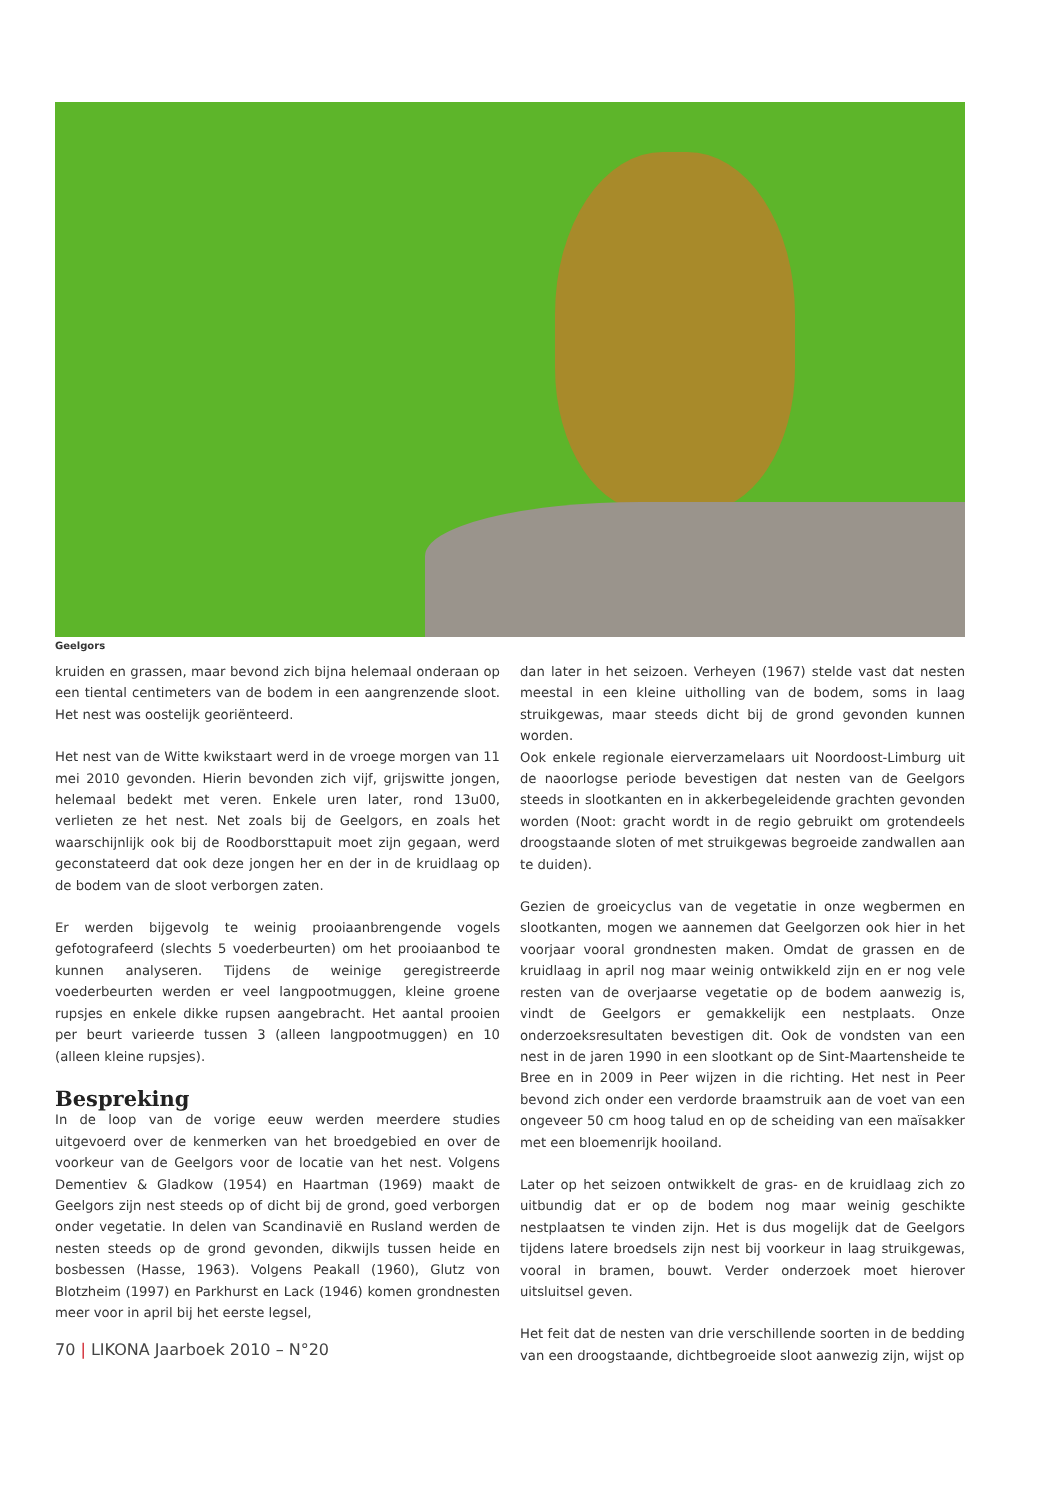Geelgors
kruiden en grassen, maar bevond zich bijna helemaal onderaan op een tiental centimeters van de bodem in een aangrenzende sloot. Het nest was oostelijk georiënteerd.
Het nest van de Witte kwikstaart werd in de vroege morgen van 11 mei 2010 gevonden. Hierin bevonden zich vijf, grijswitte jongen, helemaal bedekt met veren. Enkele uren later, rond 13u00, verlieten ze het nest. Net zoals bij de Geelgors, en zoals het waarschijnlijk ook bij de Roodborsttapuit moet zijn gegaan, werd geconstateerd dat ook deze jongen her en der in de kruidlaag op de bodem van de sloot verborgen zaten.
Er werden bijgevolg te weinig prooiaanbrengende vogels gefotografeerd (slechts 5 voederbeurten) om het prooiaanbod te kunnen analyseren. Tijdens de weinige geregistreerde voederbeurten werden er veel langpootmuggen, kleine groene rupsjes en enkele dikke rupsen aangebracht. Het aantal prooien per beurt varieerde tussen 3 (alleen langpootmuggen) en 10 (alleen kleine rupsjes).
Bespreking
In de loop van de vorige eeuw werden meerdere studies uitgevoerd over de kenmerken van het broedgebied en over de voorkeur van de Geelgors voor de locatie van het nest. Volgens Dementiev & Gladkow (1954) en Haartman (1969) maakt de Geelgors zijn nest steeds op of dicht bij de grond, goed verborgen onder vegetatie. In delen van Scandinavië en Rusland werden de nesten steeds op de grond gevonden, dikwijls tussen heide en bosbessen (Hasse, 1963). Volgens Peakall (1960), Glutz von Blotzheim (1997) en Parkhurst en Lack (1946) komen grondnesten meer voor in april bij het eerste legsel,
dan later in het seizoen. Verheyen (1967) stelde vast dat nesten meestal in een kleine uitholling van de bodem, soms in laag struikgewas, maar steeds dicht bij de grond gevonden kunnen worden.
Ook enkele regionale eierverzamelaars uit Noordoost-Limburg uit de naoorlogse periode bevestigen dat nesten van de Geelgors steeds in slootkanten en in akkerbegeleidende grachten gevonden worden (Noot: gracht wordt in de regio gebruikt om grotendeels droogstaande sloten of met struikgewas begroeide zandwallen aan te duiden).
Gezien de groeicyclus van de vegetatie in onze wegbermen en slootkanten, mogen we aannemen dat Geelgorzen ook hier in het voorjaar vooral grondnesten maken. Omdat de grassen en de kruidlaag in april nog maar weinig ontwikkeld zijn en er nog vele resten van de overjaarse vegetatie op de bodem aanwezig is, vindt de Geelgors er gemakkelijk een nestplaats. Onze onderzoeksresultaten bevestigen dit. Ook de vondsten van een nest in de jaren 1990 in een slootkant op de Sint-Maartensheide te Bree en in 2009 in Peer wijzen in die richting. Het nest in Peer bevond zich onder een verdorde braamstruik aan de voet van een ongeveer 50 cm hoog talud en op de scheiding van een maïsakker met een bloemenrijk hooiland.
Later op het seizoen ontwikkelt de gras- en de kruidlaag zich zo uitbundig dat er op de bodem nog maar weinig geschikte nestplaatsen te vinden zijn. Het is dus mogelijk dat de Geelgors tijdens latere broedsels zijn nest bij voorkeur in laag struikgewas, vooral in bramen, bouwt. Verder onderzoek moet hierover uitsluitsel geven.
Het feit dat de nesten van drie verschillende soorten in de bedding van een droogstaande, dichtbegroeide sloot aanwezig zijn, wijst op
70 | LIKONA Jaarboek 2010 – N°20